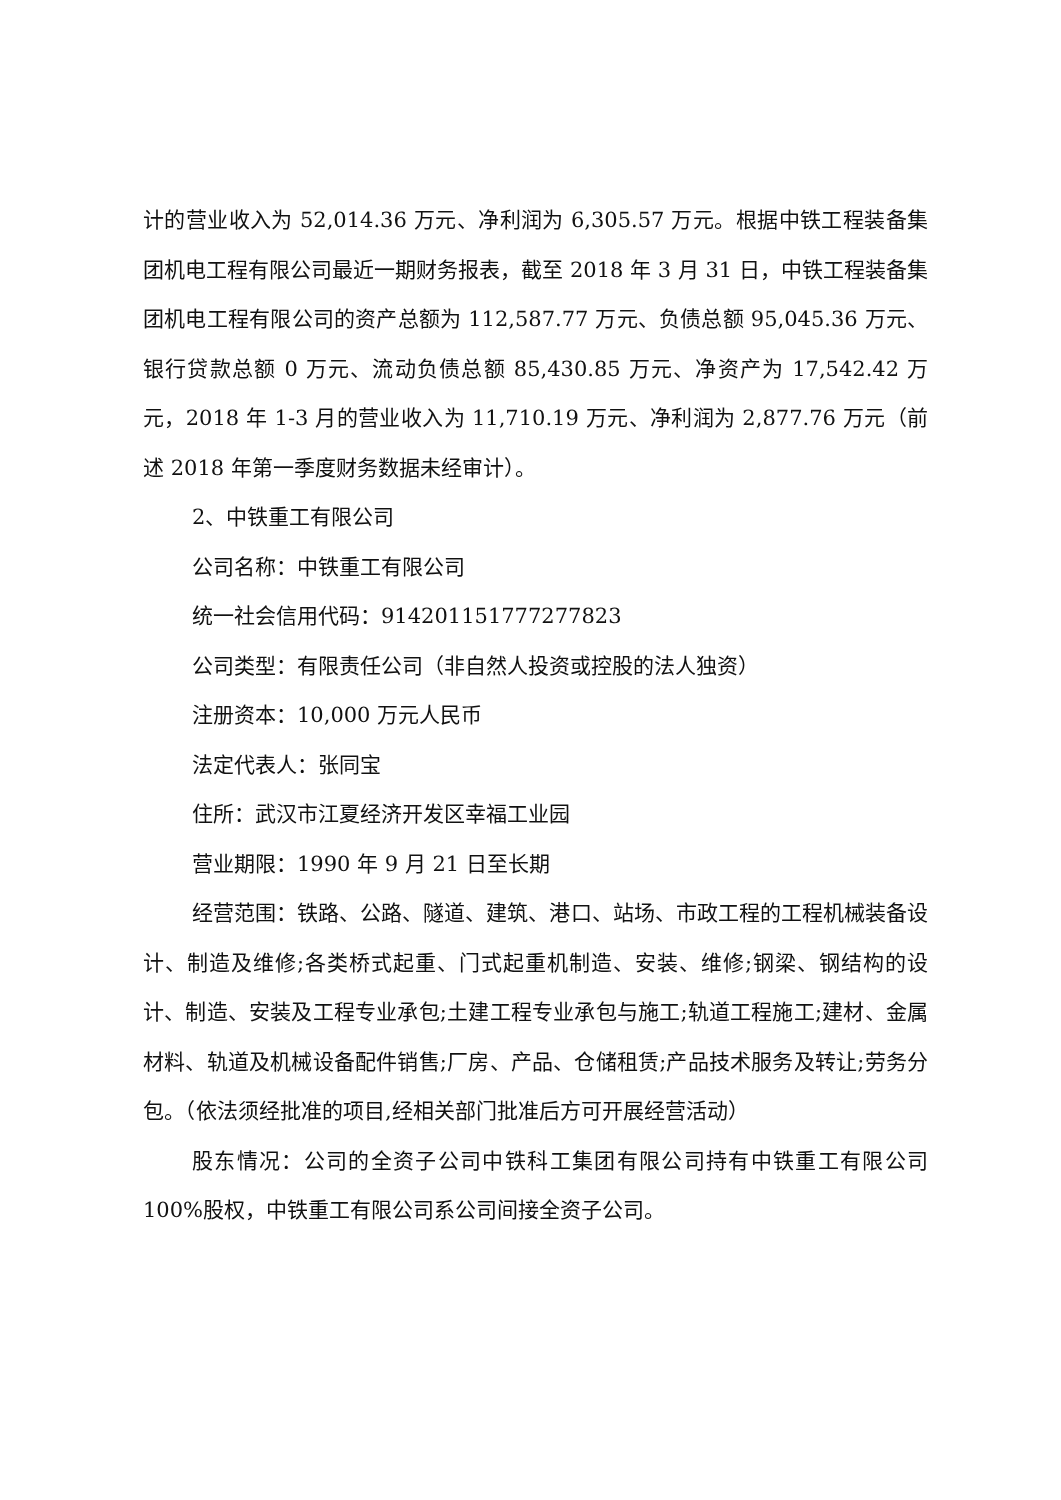计的营业收入为 52,014.36 万元、净利润为 6,305.57 万元。根据中铁工程装备集团机电工程有限公司最近一期财务报表，截至 2018 年 3 月 31 日，中铁工程装备集团机电工程有限公司的资产总额为 112,587.77 万元、负债总额 95,045.36 万元、银行贷款总额 0 万元、流动负债总额 85,430.85 万元、净资产为 17,542.42 万元，2018 年 1-3 月的营业收入为 11,710.19 万元、净利润为 2,877.76 万元（前述 2018 年第一季度财务数据未经审计）。
2、中铁重工有限公司
公司名称：中铁重工有限公司
统一社会信用代码：914201151777277823
公司类型：有限责任公司（非自然人投资或控股的法人独资）
注册资本：10,000 万元人民币
法定代表人：张同宝
住所：武汉市江夏经济开发区幸福工业园
营业期限：1990 年 9 月 21 日至长期
经营范围：铁路、公路、隧道、建筑、港口、站场、市政工程的工程机械装备设计、制造及维修;各类桥式起重、门式起重机制造、安装、维修;钢梁、钢结构的设计、制造、安装及工程专业承包;土建工程专业承包与施工;轨道工程施工;建材、金属材料、轨道及机械设备配件销售;厂房、产品、仓储租赁;产品技术服务及转让;劳务分包。（依法须经批准的项目,经相关部门批准后方可开展经营活动）
股东情况：公司的全资子公司中铁科工集团有限公司持有中铁重工有限公司 100%股权，中铁重工有限公司系公司间接全资子公司。